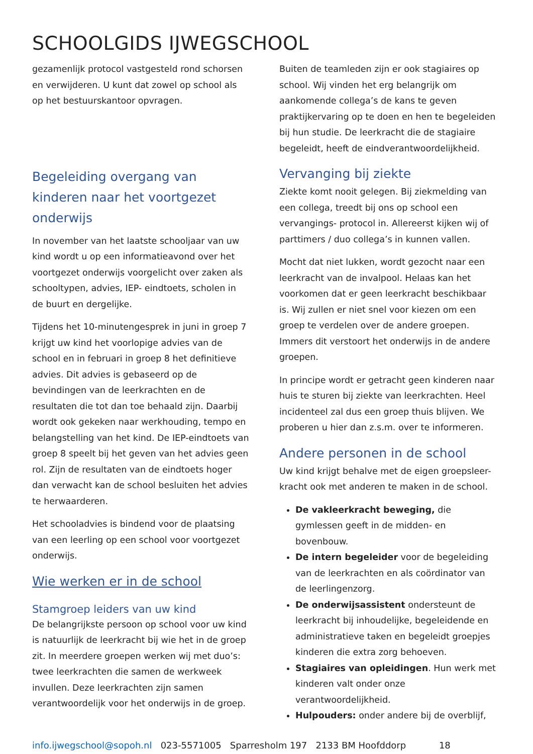SCHOOLGIDS IJWEGSCHOOL
gezamenlijk protocol vastgesteld rond schorsen en verwijderen. U kunt dat zowel op school als op het bestuurskantoor opvragen.
Begeleiding overgang van kinderen naar het voortgezet onderwijs
In november van het laatste schooljaar van uw kind wordt u op een informatieavond over het voortgezet onderwijs voorgelicht over zaken als schooltypen, advies, IEP- eindtoets, scholen in de buurt en dergelijke.
Tijdens het 10-minutengesprek in juni in groep 7 krijgt uw kind het voorlopige advies van de school en in februari in groep 8 het definitieve advies. Dit advies is gebaseerd op de bevindingen van de leerkrachten en de resultaten die tot dan toe behaald zijn. Daarbij wordt ook gekeken naar werkhouding, tempo en belangstelling van het kind. De IEP-eindtoets van groep 8 speelt bij het geven van het advies geen rol. Zijn de resultaten van de eindtoets hoger dan verwacht kan de school besluiten het advies te herwaarderen.
Het schooladvies is bindend voor de plaatsing van een leerling op een school voor voortgezet onderwijs.
Wie werken er in de school
Stamgroep leiders van uw kind
De belangrijkste persoon op school voor uw kind is natuurlijk de leerkracht bij wie het in de groep zit. In meerdere groepen werken wij met duo’s: twee leerkrachten die samen de werkweek invullen. Deze leerkrachten zijn samen verantwoordelijk voor het onderwijs in de groep.
Buiten de teamleden zijn er ook stagiaires op school. Wij vinden het erg belangrijk om aankomende collega’s de kans te geven praktijkervaring op te doen en hen te begeleiden bij hun studie. De leerkracht die de stagiaire begeleidt, heeft de eindverantwoordelijkheid.
Vervanging bij ziekte
Ziekte komt nooit gelegen. Bij ziekmelding van een collega, treedt bij ons op school een vervangings- protocol in. Allereerst kijken wij of parttimers / duo collega’s in kunnen vallen.
Mocht dat niet lukken, wordt gezocht naar een leerkracht van de invalpool. Helaas kan het voorkomen dat er geen leerkracht beschikbaar is. Wij zullen er niet snel voor kiezen om een groep te verdelen over de andere groepen. Immers dit verstoort het onderwijs in de andere groepen.
In principe wordt er getracht geen kinderen naar huis te sturen bij ziekte van leerkrachten. Heel incidenteel zal dus een groep thuis blijven. We proberen u hier dan z.s.m. over te informeren.
Andere personen in de school
Uw kind krijgt behalve met de eigen groepsleer-kracht ook met anderen te maken in de school.
De vakleerkracht beweging, die gymlessen geeft in de midden- en bovenbouw.
De intern begeleider voor de begeleiding van de leerkrachten en als coördinator van de leerlingenzorg.
De onderwijsassistent ondersteunt de leerkracht bij inhoudelijke, begeleidende en administratieve taken en begeleidt groepjes kinderen die extra zorg behoeven.
Stagiaires van opleidingen. Hun werk met kinderen valt onder onze verantwoordelijkheid.
Hulpouders: onder andere bij de overblijf,
info.ijwegschool@sopoh.nl 023-5571005 Sparresholm 197 2133 BM Hoofddorp 18